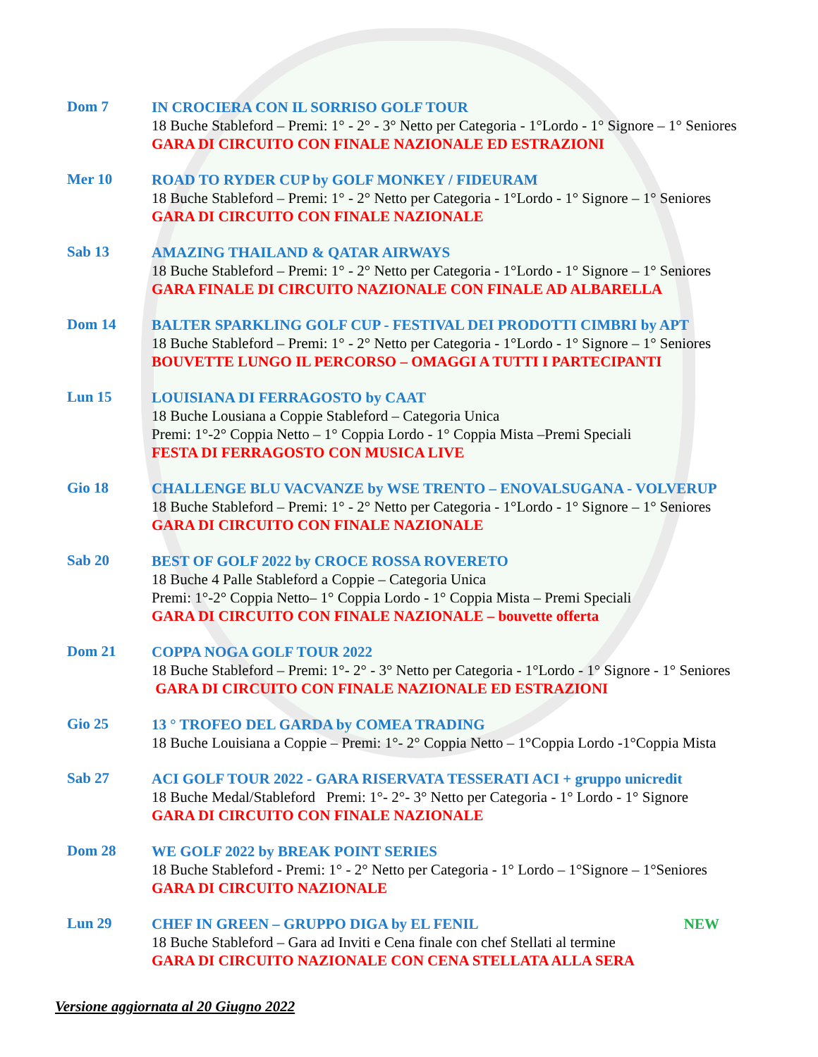Dom 7
IN CROCIERA CON IL SORRISO GOLF TOUR
18 Buche Stableford – Premi: 1° - 2° - 3° Netto per Categoria - 1°Lordo - 1° Signore – 1° Seniores
GARA DI CIRCUITO CON FINALE NAZIONALE ED ESTRAZIONI
Mer 10
ROAD TO RYDER CUP by GOLF MONKEY / FIDEURAM
18 Buche Stableford – Premi: 1° - 2° Netto per Categoria - 1°Lordo - 1° Signore – 1° Seniores
GARA DI CIRCUITO CON FINALE NAZIONALE
Sab 13
AMAZING THAILAND & QATAR AIRWAYS
18 Buche Stableford – Premi: 1° - 2° Netto per Categoria - 1°Lordo - 1° Signore – 1° Seniores
GARA FINALE DI CIRCUITO NAZIONALE CON FINALE AD ALBARELLA
Dom 14
BALTER SPARKLING GOLF CUP - FESTIVAL DEI PRODOTTI CIMBRI by APT
18 Buche Stableford – Premi: 1° - 2° Netto per Categoria - 1°Lordo - 1° Signore – 1° Seniores
BOUVETTE LUNGO IL PERCORSO – OMAGGI A TUTTI I PARTECIPANTI
Lun 15
LOUISIANA DI FERRAGOSTO by CAAT
18 Buche Lousiana a Coppie Stableford – Categoria Unica
Premi: 1°-2° Coppia Netto – 1° Coppia Lordo - 1° Coppia Mista –Premi Speciali
FESTA DI FERRAGOSTO CON MUSICA LIVE
Gio 18
CHALLENGE BLU VACVANZE by WSE TRENTO – ENOVALSUGANA - VOLVERUP
18 Buche Stableford – Premi: 1° - 2° Netto per Categoria - 1°Lordo - 1° Signore – 1° Seniores
GARA DI CIRCUITO CON FINALE NAZIONALE
Sab 20
BEST OF GOLF 2022 by CROCE ROSSA ROVERETO
18 Buche 4 Palle Stableford a Coppie – Categoria Unica
Premi: 1°-2° Coppia Netto– 1° Coppia Lordo - 1° Coppia Mista – Premi Speciali
GARA DI CIRCUITO CON FINALE NAZIONALE – bouvette offerta
Dom 21
COPPA NOGA GOLF TOUR 2022
18 Buche Stableford – Premi: 1°- 2° - 3° Netto per Categoria - 1°Lordo - 1° Signore - 1° Seniores
GARA DI CIRCUITO CON FINALE NAZIONALE ED ESTRAZIONI
Gio 25
13 ° TROFEO DEL GARDA by COMEA TRADING
18 Buche Louisiana a Coppie – Premi: 1°- 2° Coppia Netto – 1°Coppia Lordo -1°Coppia Mista
Sab 27
ACI GOLF TOUR 2022 - GARA RISERVATA TESSERATI ACI + gruppo unicredit
18 Buche Medal/Stableford Premi: 1°- 2°- 3° Netto per Categoria - 1° Lordo - 1° Signore
GARA DI CIRCUITO CON FINALE NAZIONALE
Dom 28
WE GOLF 2022 by BREAK POINT SERIES
18 Buche Stableford - Premi: 1° - 2° Netto per Categoria - 1° Lordo – 1°Signore – 1°Seniores
GARA DI CIRCUITO NAZIONALE
Lun 29
CHEF IN GREEN – GRUPPO DIGA by EL FENIL NEW
18 Buche Stableford – Gara ad Inviti e Cena finale con chef Stellati al termine
GARA DI CIRCUITO NAZIONALE CON CENA STELLATA ALLA SERA
Versione aggiornata al 20 Giugno 2022